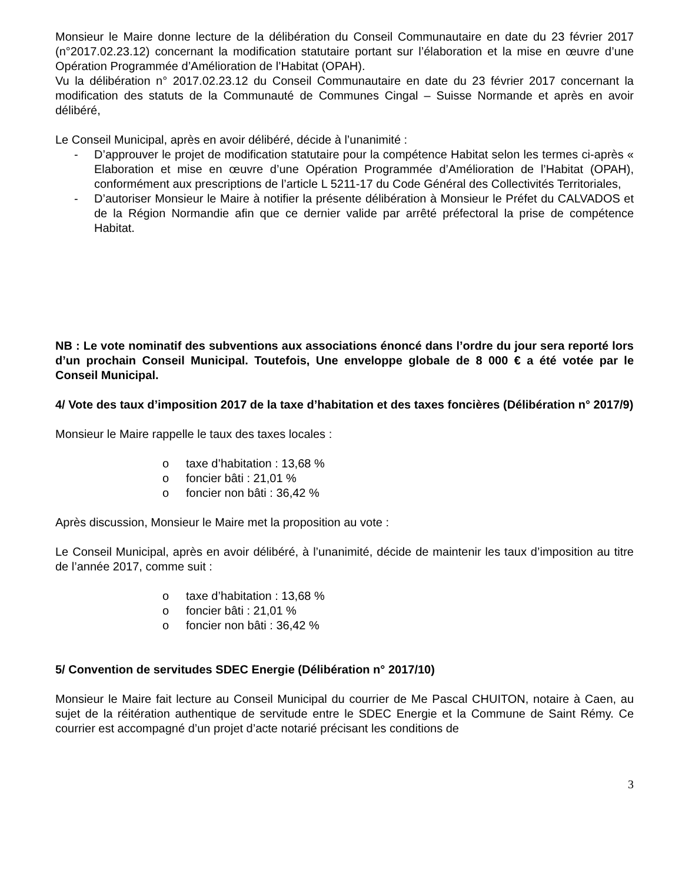Monsieur le Maire donne lecture de la délibération du Conseil Communautaire en date du 23 février 2017 (n°2017.02.23.12) concernant la modification statutaire portant sur l’élaboration et la mise en œuvre d’une Opération Programmée d’Amélioration de l’Habitat (OPAH).
Vu la délibération n° 2017.02.23.12 du Conseil Communautaire en date du 23 février 2017 concernant la modification des statuts de la Communauté de Communes Cingal – Suisse Normande et après en avoir délibéré,
Le Conseil Municipal, après en avoir délibéré, décide à l’unanimité :
- D’approuver le projet de modification statutaire pour la compétence Habitat selon les termes ci-après « Elaboration et mise en œuvre d’une Opération Programmée d’Amélioration de l’Habitat (OPAH), conformément aux prescriptions de l’article L 5211-17 du Code Général des Collectivités Territoriales,
- D’autoriser Monsieur le Maire à notifier la présente délibération à Monsieur le Préfet du CALVADOS et de la Région Normandie afin que ce dernier valide par arrêté préfectoral la prise de compétence Habitat.
NB : Le vote nominatif des subventions aux associations énoncé dans l’ordre du jour sera reporté lors d’un prochain Conseil Municipal. Toutefois, Une enveloppe globale de 8 000 € a été votée par le Conseil Municipal.
4/ Vote des taux d’imposition 2017 de la taxe d’habitation et des taxes foncières (Délibération n° 2017/9)
Monsieur le Maire rappelle le taux des taxes locales :
o taxe d’habitation : 13,68 %
o foncier bâti : 21,01 %
o foncier non bâti : 36,42 %
Après discussion, Monsieur le Maire met la proposition au vote :
Le Conseil Municipal, après en avoir délibéré, à l’unanimité, décide de maintenir les taux d’imposition au titre de l’année 2017, comme suit :
o taxe d’habitation : 13,68 %
o foncier bâti : 21,01 %
o foncier non bâti : 36,42 %
5/ Convention de servitudes SDEC Energie (Délibération n° 2017/10)
Monsieur le Maire fait lecture au Conseil Municipal du courrier de Me Pascal CHUITON, notaire à Caen, au sujet de la réitération authentique de servitude entre le SDEC Energie et la Commune de Saint Rémy. Ce courrier est accompagné d’un projet d’acte notarié précisant les conditions de
3